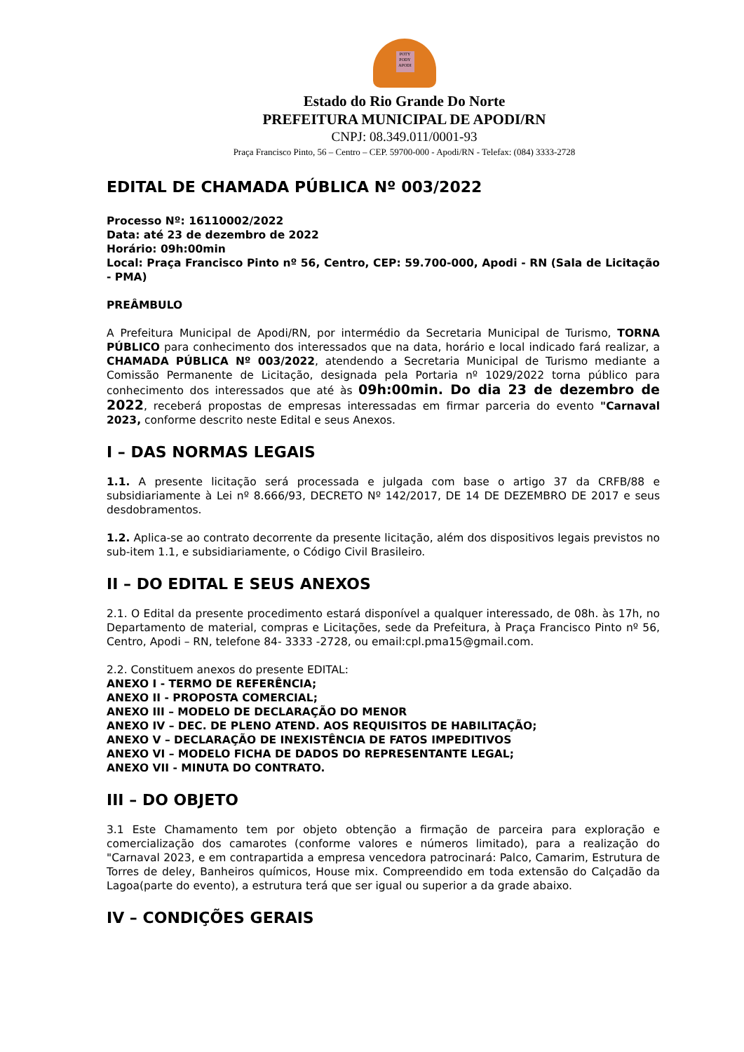POTY PODY APODI
Estado do Rio Grande Do Norte
PREFEITURA MUNICIPAL DE APODI/RN
CNPJ: 08.349.011/0001-93
Praça Francisco Pinto, 56 – Centro – CEP. 59700-000 - Apodi/RN - Telefax: (084) 3333-2728
EDITAL DE CHAMADA PÚBLICA Nº 003/2022
Processo Nº: 16110002/2022
Data: até 23 de dezembro de 2022
Horário: 09h:00min
Local: Praça Francisco Pinto nº 56, Centro, CEP: 59.700-000, Apodi - RN (Sala de Licitação - PMA)
PREÂMBULO
A Prefeitura Municipal de Apodi/RN, por intermédio da Secretaria Municipal de Turismo, TORNA PÚBLICO para conhecimento dos interessados que na data, horário e local indicado fará realizar, a CHAMADA PÚBLICA Nº 003/2022, atendendo a Secretaria Municipal de Turismo mediante a Comissão Permanente de Licitação, designada pela Portaria nº 1029/2022 torna público para conhecimento dos interessados que até às 09h:00min. Do dia 23 de dezembro de 2022, receberá propostas de empresas interessadas em firmar parceria do evento "Carnaval 2023, conforme descrito neste Edital e seus Anexos.
I – DAS NORMAS LEGAIS
1.1. A presente licitação será processada e julgada com base o artigo 37 da CRFB/88 e subsidiariamente à Lei nº 8.666/93, DECRETO Nº 142/2017, DE 14 DE DEZEMBRO DE 2017 e seus desdobramentos.
1.2. Aplica-se ao contrato decorrente da presente licitação, além dos dispositivos legais previstos no sub-item 1.1, e subsidiariamente, o Código Civil Brasileiro.
II – DO EDITAL E SEUS ANEXOS
2.1. O Edital da presente procedimento estará disponível a qualquer interessado, de 08h. às 17h, no Departamento de material, compras e Licitações, sede da Prefeitura, à Praça Francisco Pinto nº 56, Centro, Apodi – RN, telefone 84- 3333 -2728, ou email:cpl.pma15@gmail.com.
2.2. Constituem anexos do presente EDITAL:
ANEXO I - TERMO DE REFERÊNCIA;
ANEXO II - PROPOSTA COMERCIAL;
ANEXO III – MODELO DE DECLARAÇÃO DO MENOR
ANEXO IV – DEC. DE PLENO ATEND. AOS REQUISITOS DE HABILITAÇÃO;
ANEXO V – DECLARAÇÃO DE INEXISTÊNCIA DE FATOS IMPEDITIVOS
ANEXO VI – MODELO FICHA DE DADOS DO REPRESENTANTE LEGAL;
ANEXO VII - MINUTA DO CONTRATO.
III – DO OBJETO
3.1 Este Chamamento tem por objeto obtenção a firmação de parceira para exploração e comercialização dos camarotes (conforme valores e números limitado), para a realização do "Carnaval 2023, e em contrapartida a empresa vencedora patrocinará: Palco, Camarim, Estrutura de Torres de deley, Banheiros químicos, House mix. Compreendido em toda extensão do Calçadão da Lagoa(parte do evento), a estrutura terá que ser igual ou superior a da grade abaixo.
IV – CONDIÇÕES GERAIS